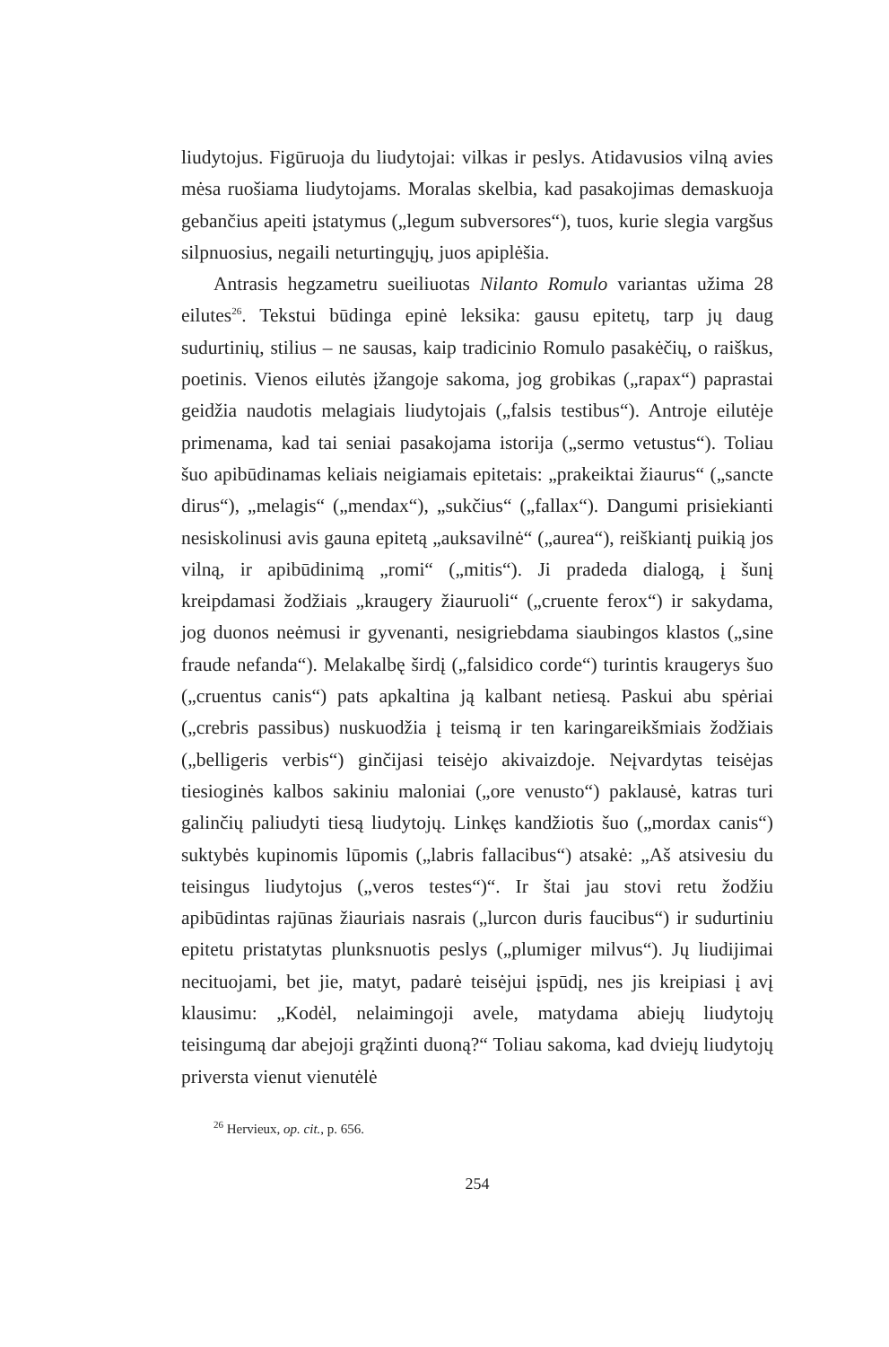liudytojus. Figūruoja du liudytojai: vilkas ir peslys. Atidavusios vilną avies mėsa ruošiama liudytojams. Moralas skelbia, kad pasakojimas demaskuoja gebančius apeiti įstatymus („legum subversores“), tuos, kurie slegia vargšus silpnuosius, negaili neturtingųjų, juos apiplėšia.
Antrasis hegzametru sueiliuotas Nilanto Romulo variantas užima 28 eilutes<sup>26</sup>. Tekstui būdinga epinė leksika: gausu epitetų, tarp jų daug sudurtinių, stilius – ne sausas, kaip tradicinio Romulo pasakėčių, o raiškus, poetinis. Vienos eilutės įžangoje sakoma, jog grobikas („rapax“) paprastai geidžia naudotis melagiais liudytojais („falsis testibus“). Antroje eilutėje primenama, kad tai seniai pasakojama istorija („sermo vetustus“). Toliau šuo apibūdinamas keliais neigiamais epitetais: „prakeiktai žiaurus“ („sancte dirus“), „melagis“ („mendax“), „sukčius“ („fallax“). Dangumi prisiekianti nesiskolinusi avis gauna epitetą „auksavilnė“ („aurea“), reiškiantį puikią jos vilną, ir apibūdinimą „romi“ („mitis“). Ji pradeda dialogą, į šunį kreipdamasi žodžiais „kraugery žiauruoli“ („cruente ferox“) ir sakydama, jog duonos neėmusi ir gyvenanti, nesigriebdama siaubingos klastos („sine fraude nefanda“). Melakalbę širdį („falsidico corde“) turintis kraugerys šuo („cruentus canis“) pats apkaltina ją kalbant netiesą. Paskui abu spėriai („crebris passibus) nuskuodžia į teismą ir ten karingareikšmiais žodžiais („belligeris verbis“) ginčijasi teisėjo akivaizdoje. Neįvardytas teisėjas tiesioginės kalbos sakiniu maloniai („ore venusto“) paklausė, katras turi galinčių paliudyti tiesą liudytojų. Linkęs kandžiotis šuo („mordax canis“) suktybės kupinomis lūpomis („labris fallacibus“) atsakė: „Aš atsivesiu du teisingus liudytojus („veros testes“)“. Ir štai jau stovi retu žodžiu apibūdintas rajūnas žiauriais nasrais („lurcon duris faucibus“) ir sudurtiniu epitetu pristatytas plunksnuotis peslys („plumiger milvus“). Jų liudijimai necituojami, bet jie, matyt, padarė teisėjui įspūdį, nes jis kreipiasi į avį klausimu: „Kodėl, nelaimingoji avele, matydama abiejų liudytojų teisingumą dar abejoji grąžinti duoną?“ Toliau sakoma, kad dviejų liudytojų priversta vienut vienutėlė
<sup>26</sup> Hervieux, op. cit., p. 656.
254